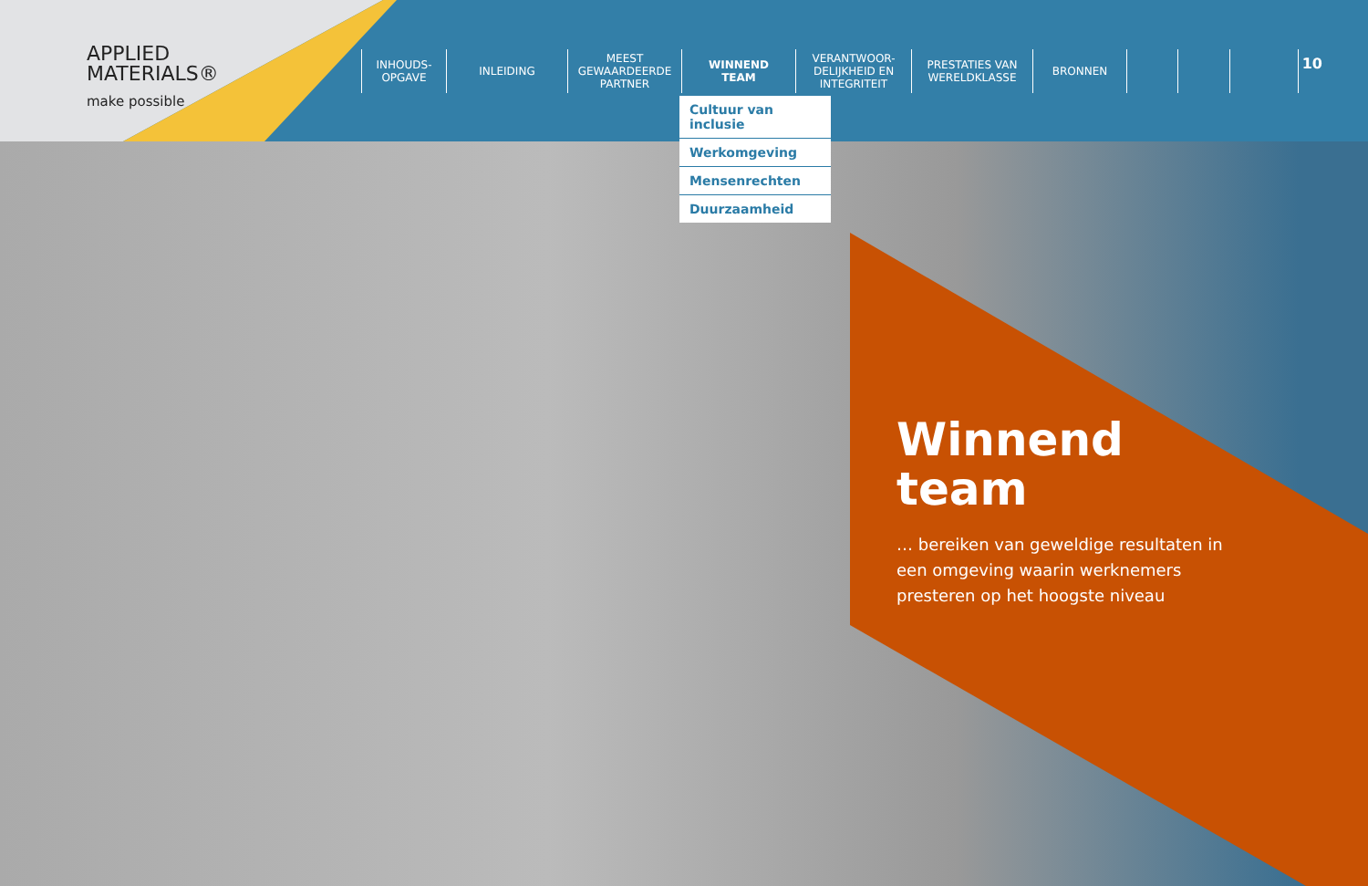APPLIED
MATERIALS®
make possible
INHOUDS-
OPGAVE
INLEIDING MEEST GEWAARDEERDE PARTNER
WINNEND TEAM VERANTWOOR-DELIJKHEID EN INTEGRITEIT
PRESTATIES VAN WERELDKLASSE
BRONNEN
10
Cultuur van inclusie
Werkomgeving
Mensenrechten
Duurzaamheid
Winnend team
… bereiken van geweldige resultaten in een omgeving waarin werknemers presteren op het hoogste niveau